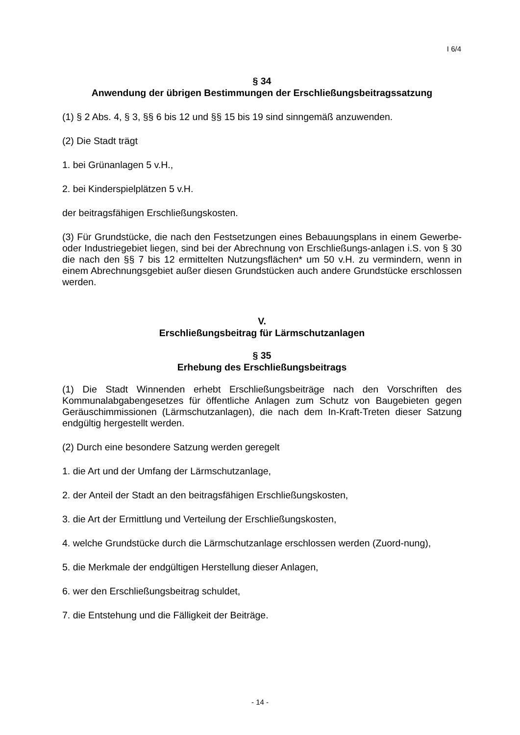I 6/4
§ 34
Anwendung der übrigen Bestimmungen der Erschließungsbeitragssatzung
(1) § 2 Abs. 4, § 3, §§ 6 bis 12 und §§ 15 bis 19 sind sinngemäß anzuwenden.
(2) Die Stadt trägt
1. bei Grünanlagen 5 v.H.,
2. bei Kinderspielplätzen 5 v.H.
der beitragsfähigen Erschließungskosten.
(3) Für Grundstücke, die nach den Festsetzungen eines Bebauungsplans in einem Gewerbe- oder Industriegebiet liegen, sind bei der Abrechnung von Erschließungs-anlagen i.S. von § 30 die nach den §§ 7 bis 12 ermittelten Nutzungsflächen* um 50 v.H. zu vermindern, wenn in einem Abrechnungsgebiet außer diesen Grundstücken auch andere Grundstücke erschlossen werden.
V.
Erschließungsbeitrag für Lärmschutzanlagen
§ 35
Erhebung des Erschließungsbeitrags
(1) Die Stadt Winnenden erhebt Erschließungsbeiträge nach den Vorschriften des Kommunalabgabengesetzes für öffentliche Anlagen zum Schutz von Baugebieten gegen Geräuschimmissionen (Lärmschutzanlagen), die nach dem In-Kraft-Treten dieser Satzung endgültig hergestellt werden.
(2) Durch eine besondere Satzung werden geregelt
1. die Art und der Umfang der Lärmschutzanlage,
2. der Anteil der Stadt an den beitragsfähigen Erschließungskosten,
3. die Art der Ermittlung und Verteilung der Erschließungskosten,
4. welche Grundstücke durch die Lärmschutzanlage erschlossen werden (Zuord-nung),
5. die Merkmale der endgültigen Herstellung dieser Anlagen,
6. wer den Erschließungsbeitrag schuldet,
7. die Entstehung und die Fälligkeit der Beiträge.
- 14 -